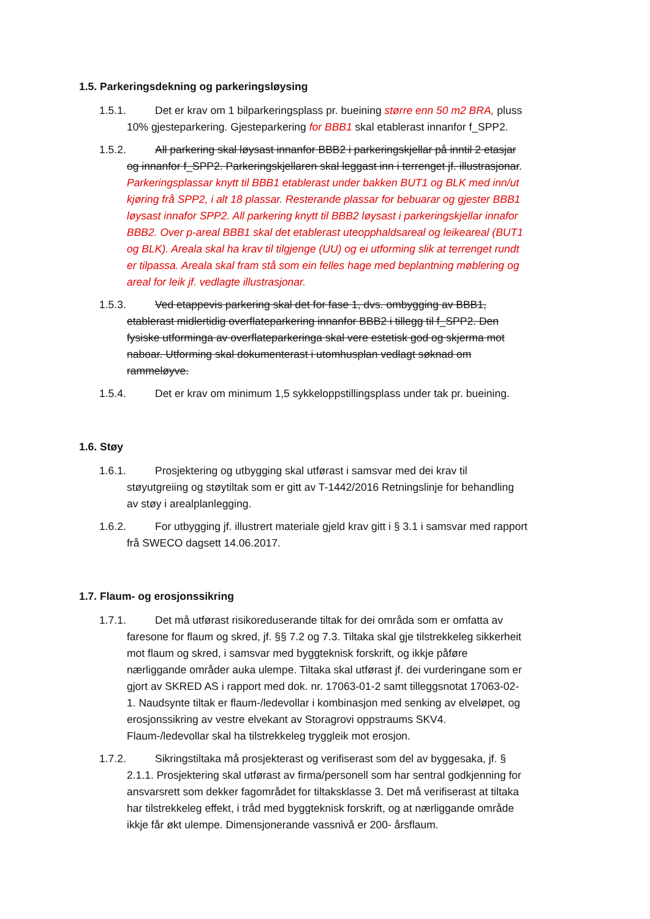1.5. Parkeringsdekning og parkeringsløysing
1.5.1. Det er krav om 1 bilparkeringsplass pr. bueining større enn 50 m2 BRA, pluss 10% gjesteparkering. Gjesteparkering for BBB1 skal etablerast innanfor f_SPP2.
1.5.2. All parkering skal løysast innanfor BBB2 i parkeringskjellar på inntil 2 etasjar og innanfor f_SPP2. Parkeringskjellaren skal leggast inn i terrenget jf. illustrasjonar. Parkeringsplassar knytt til BBB1 etablerast under bakken BUT1 og BLK med inn/ut kjøring frå SPP2, i alt 18 plassar. Resterande plassar for bebuarar og gjester BBB1 løysast innafor SPP2. All parkering knytt til BBB2 løysast i parkeringskjellar innafor BBB2. Over p-areal BBB1 skal det etablerast uteopphaldsareal og leikeareal (BUT1 og BLK). Areala skal ha krav til tilgjenge (UU) og ei utforming slik at terrenget rundt er tilpassa. Areala skal fram stå som ein felles hage med beplantning møblering og areal for leik jf. vedlagte illustrasjonar.
1.5.3. Ved etappevis parkering skal det for fase 1, dvs. ombygging av BBB1, etablerast midlertidig overflateparkering innanfor BBB2 i tillegg til f_SPP2. Den fysiske utforminga av overflateparkeringa skal vere estetisk god og skjerma mot naboar. Utforming skal dokumenterast i utomhusplan vedlagt søknad om rammeløyve.
1.5.4. Det er krav om minimum 1,5 sykkeloppstillingsplass under tak pr. bueining.
1.6. Støy
1.6.1. Prosjektering og utbygging skal utførast i samsvar med dei krav til støyutgreiing og støytiltak som er gitt av T-1442/2016 Retningslinje for behandling av støy i arealplanlegging.
1.6.2. For utbygging jf. illustrert materiale gjeld krav gitt i § 3.1 i samsvar med rapport frå SWECO dagsett 14.06.2017.
1.7. Flaum- og erosjonssikring
1.7.1. Det må utførast risikoreduserande tiltak for dei områda som er omfatta av faresone for flaum og skred, jf. §§ 7.2 og 7.3. Tiltaka skal gje tilstrekkeleg sikkerheit mot flaum og skred, i samsvar med byggteknisk forskrift, og ikkje påføre nærliggande områder auka ulempe. Tiltaka skal utførast jf. dei vurderingane som er gjort av SKRED AS i rapport med dok. nr. 17063-01-2 samt tilleggsnotat 17063-02-1. Naudsynte tiltak er flaum-/ledevollar i kombinasjon med senking av elveløpet, og erosjonssikring av vestre elvekant av Storagrovi oppstraums SKV4. Flaum-/ledevollar skal ha tilstrekkeleg tryggleik mot erosjon.
1.7.2. Sikringstiltaka må prosjekterast og verifiserast som del av byggesaka, jf. § 2.1.1. Prosjektering skal utførast av firma/personell som har sentral godkjenning for ansvarsrett som dekker fagområdet for tiltaksklasse 3. Det må verifiserast at tiltaka har tilstrekkeleg effekt, i tråd med byggteknisk forskrift, og at nærliggande område ikkje får økt ulempe. Dimensjonerande vassnivå er 200- årsflaum.